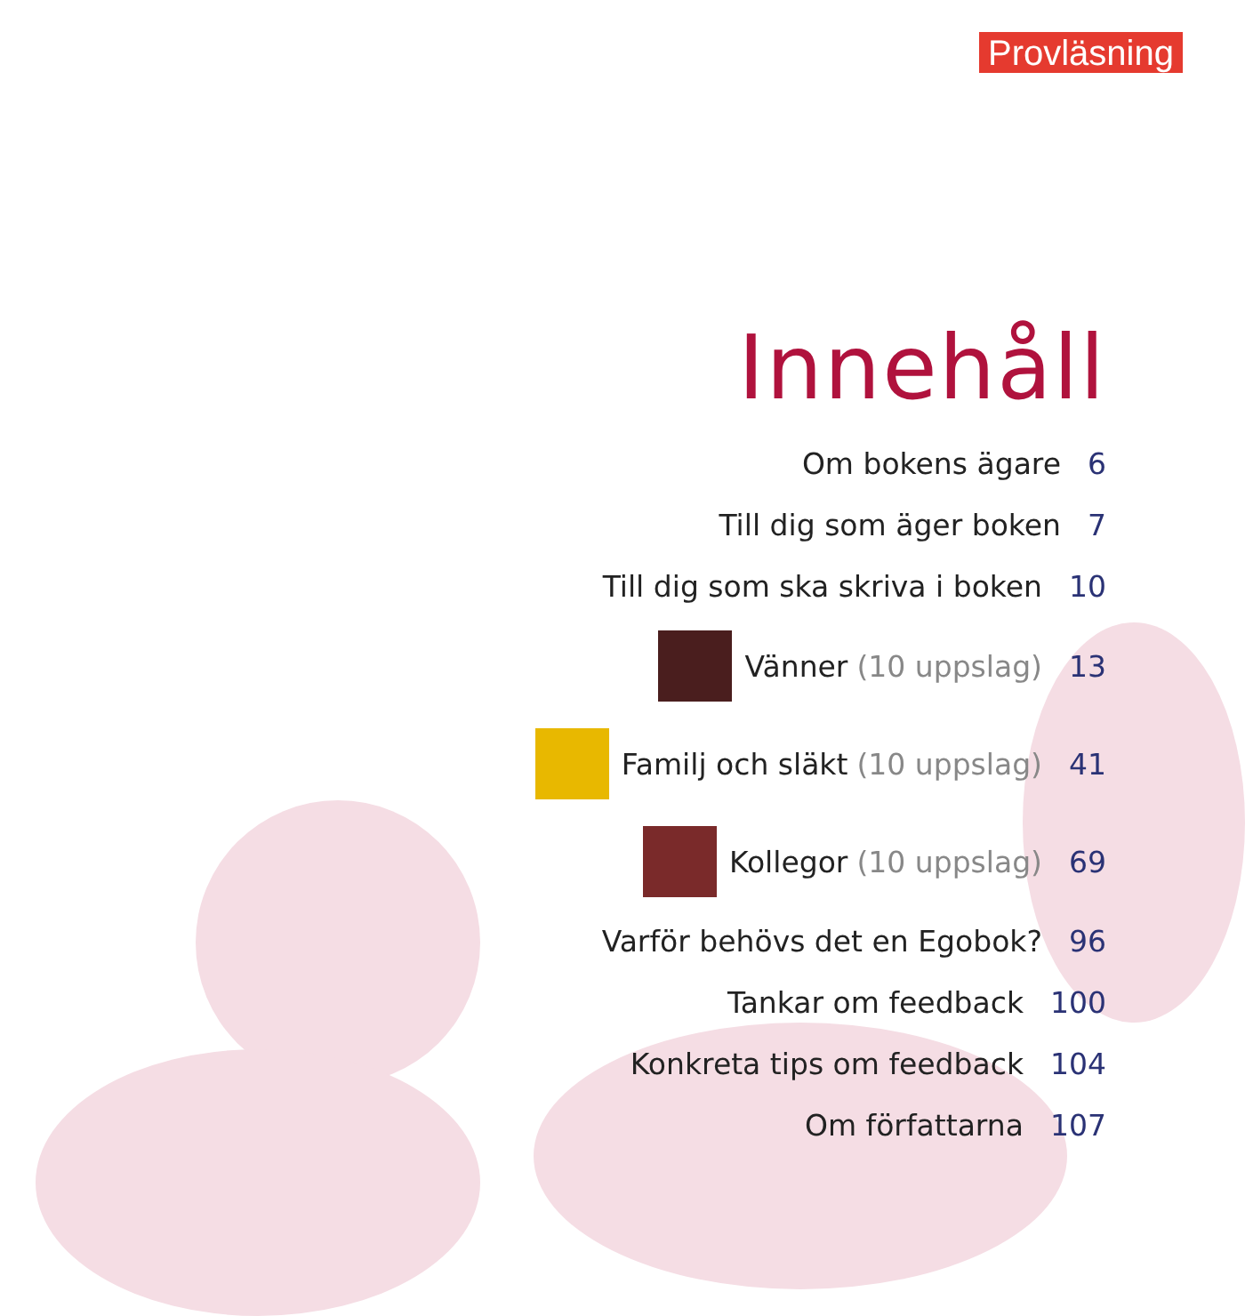Provläsning
Innehåll
Om bokens ägare 6
Till dig som äger boken 7
Till dig som ska skriva i boken 10
Vänner (10 uppslag) 13
Familj och släkt (10 uppslag) 41
Kollegor (10 uppslag) 69
Varför behövs det en Egobok? 96
Tankar om feedback 100
Konkreta tips om feedback 104
Om författarna 107